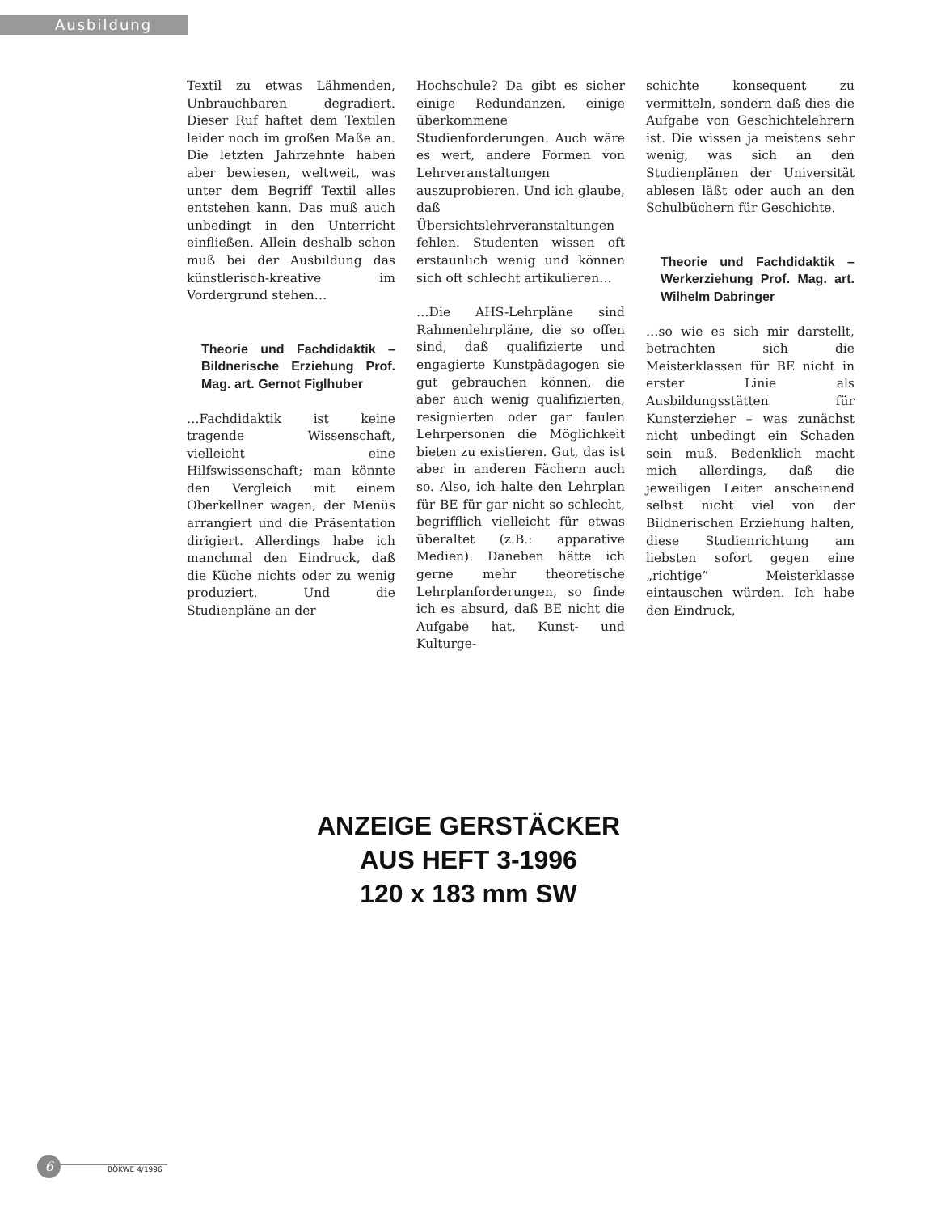Ausbildung
Textil zu etwas Lähmenden, Unbrauchbaren degradiert. Dieser Ruf haftet dem Textilen leider noch im großen Maße an. Die letzten Jahrzehnte haben aber bewiesen, weltweit, was unter dem Begriff Textil alles entstehen kann. Das muß auch unbedingt in den Unterricht einfließen. Allein deshalb schon muß bei der Ausbildung das künstlerisch-kreative im Vordergrund stehen…
Theorie und Fachdidaktik – Bildnerische Erziehung Prof. Mag. art. Gernot Figlhuber
…Fachdidaktik ist keine tragende Wissenschaft, vielleicht eine Hilfswissenschaft; man könnte den Vergleich mit einem Oberkellner wagen, der Menüs arrangiert und die Präsentation dirigiert. Allerdings habe ich manchmal den Eindruck, daß die Küche nichts oder zu wenig produziert. Und die Studienpläne an der
Hochschule? Da gibt es sicher einige Redundanzen, einige überkommene Studienforderungen. Auch wäre es wert, andere Formen von Lehrveranstaltungen auszuprobieren. Und ich glaube, daß Übersichtslehrveranstaltungen fehlen. Studenten wissen oft erstaunlich wenig und können sich oft schlecht artikulieren…
…Die AHS-Lehrpläne sind Rahmenlehrpläne, die so offen sind, daß qualifizierte und engagierte Kunstpädagogen sie gut gebrauchen können, die aber auch wenig qualifizierten, resignierten oder gar faulen Lehrpersonen die Möglichkeit bieten zu existieren. Gut, das ist aber in anderen Fächern auch so. Also, ich halte den Lehrplan für BE für gar nicht so schlecht, begrifflich vielleicht für etwas überaltet (z.B.: apparative Medien). Daneben hätte ich gerne mehr theoretische Lehrplanforderungen, so finde ich es absurd, daß BE nicht die Aufgabe hat, Kunst- und Kulturge-
schichte konsequent zu vermitteln, sondern daß dies die Aufgabe von Geschichtelehrern ist. Die wissen ja meistens sehr wenig, was sich an den Studienplänen der Universität ablesen läßt oder auch an den Schulbüchern für Geschichte.
Theorie und Fachdidaktik – Werkerziehung Prof. Mag. art. Wilhelm Dabringer
…so wie es sich mir darstellt, betrachten sich die Meisterklassen für BE nicht in erster Linie als Ausbildungsstätten für Kunsterzieher – was zunächst nicht unbedingt ein Schaden sein muß. Bedenklich macht mich allerdings, daß die jeweiligen Leiter anscheinend selbst nicht viel von der Bildnerischen Erziehung halten, diese Studienrichtung am liebsten sofort gegen eine „richtige“ Meisterklasse eintauschen würden. Ich habe den Eindruck,
ANZEIGE GERSTÄCKER
AUS HEFT 3-1996
120 x 183 mm SW
6 BÖKWE 4/1996